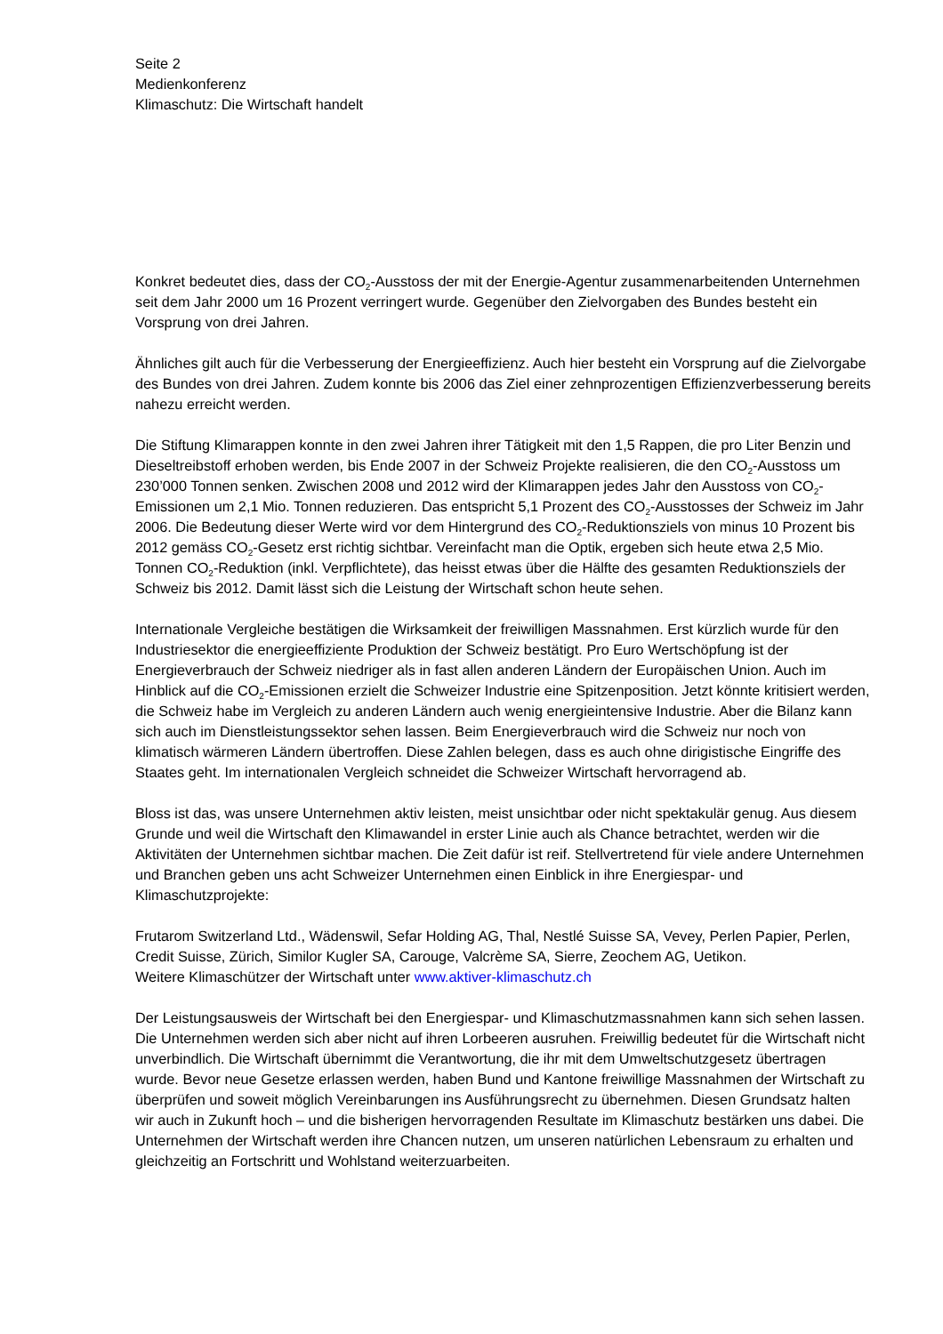Seite 2
Medienkonferenz
Klimaschutz: Die Wirtschaft handelt
Konkret bedeutet dies, dass der CO<sub>2</sub>-Ausstoss der mit der Energie-Agentur zusammenarbeitenden Unternehmen seit dem Jahr 2000 um 16 Prozent verringert wurde. Gegenüber den Zielvorgaben des Bundes besteht ein Vorsprung von drei Jahren.
Ähnliches gilt auch für die Verbesserung der Energieeffizienz. Auch hier besteht ein Vorsprung auf die Zielvorgabe des Bundes von drei Jahren. Zudem konnte bis 2006 das Ziel einer zehnprozentigen Effizienzverbesserung bereits nahezu erreicht werden.
Die Stiftung Klimarappen konnte in den zwei Jahren ihrer Tätigkeit mit den 1,5 Rappen, die pro Liter Benzin und Dieseltreibstoff erhoben werden, bis Ende 2007 in der Schweiz Projekte realisieren, die den CO<sub>2</sub>-Ausstoss um 230’000 Tonnen senken. Zwischen 2008 und 2012 wird der Klimarappen jedes Jahr den Ausstoss von CO<sub>2</sub>-Emissionen um 2,1 Mio. Tonnen reduzieren. Das entspricht 5,1 Prozent des CO<sub>2</sub>-Ausstosses der Schweiz im Jahr 2006. Die Bedeutung dieser Werte wird vor dem Hintergrund des CO<sub>2</sub>-Reduktionsziels von minus 10 Prozent bis 2012 gemäss CO<sub>2</sub>-Gesetz erst richtig sichtbar. Vereinfacht man die Optik, ergeben sich heute etwa 2,5 Mio. Tonnen CO<sub>2</sub>-Reduktion (inkl. Verpflich­tete), das heisst etwas über die Hälfte des gesamten Reduktionsziels der Schweiz bis 2012. Damit lässt sich die Leistung der Wirtschaft schon heute sehen.
Internationale Vergleiche bestätigen die Wirksamkeit der freiwilligen Massnahmen. Erst kürzlich wurde für den Industriesektor die energieeffiziente Produktion der Schweiz bestätigt. Pro Euro Wertschöpfung ist der Energieverbrauch der Schweiz niedriger als in fast allen anderen Ländern der Europäischen Union. Auch im Hinblick auf die CO<sub>2</sub>-Emissionen erzielt die Schweizer Industrie eine Spitzenposition. Jetzt könnte kritisiert werden, die Schweiz habe im Vergleich zu anderen Ländern auch wenig energie­intensive Industrie. Aber die Bilanz kann sich auch im Dienstleistungssektor sehen lassen. Beim Ener­gieverbrauch wird die Schweiz nur noch von klimatisch wärmeren Ländern übertroffen. Diese Zahlen belegen, dass es auch ohne dirigistische Eingriffe des Staates geht. Im internationalen Vergleich schneidet die Schweizer Wirtschaft hervorragend ab.
Bloss ist das, was unsere Unternehmen aktiv leisten, meist unsichtbar oder nicht spektakulär genug. Aus diesem Grunde und weil die Wirtschaft den Klimawandel in erster Linie auch als Chance betrach­tet, werden wir die Aktivitäten der Unternehmen sichtbar machen. Die Zeit dafür ist reif. Stellvertretend für viele andere Unternehmen und Branchen geben uns acht Schweizer Unternehmen einen Einblick in ihre Energiespar- und Klimaschutzprojekte:
Frutarom Switzerland Ltd., Wädenswil, Sefar Holding AG, Thal, Nestlé Suisse SA, Vevey, Perlen Pa­pier, Perlen, Credit Suisse, Zürich, Similor Kugler SA, Carouge, Valcrème SA, Sierre, Zeochem AG, Uetikon.
Weitere Klimaschützer der Wirtschaft unter www.aktiver-klimaschutz.ch
Der Leistungsausweis der Wirtschaft bei den Energiespar- und Klimaschutzmassnahmen kann sich sehen lassen. Die Unternehmen werden sich aber nicht auf ihren Lorbeeren ausruhen. Freiwillig bedeutet für die Wirtschaft nicht unverbindlich. Die Wirtschaft übernimmt die Verantwortung, die ihr mit dem Umweltschutzgesetz übertragen wurde. Bevor neue Gesetze erlassen werden, haben Bund und Kantone freiwillige Massnahmen der Wirtschaft zu überprüfen und soweit möglich Vereinbarungen ins Ausführungsrecht zu übernehmen. Diesen Grundsatz halten wir auch in Zukunft hoch – und die bisherigen hervorragenden Resultate im Klimaschutz bestärken uns dabei. Die Unternehmen der Wirt­schaft werden ihre Chancen nutzen, um unseren natürlichen Lebensraum zu erhalten und gleichzeitig an Fortschritt und Wohlstand weiterzuarbeiten.